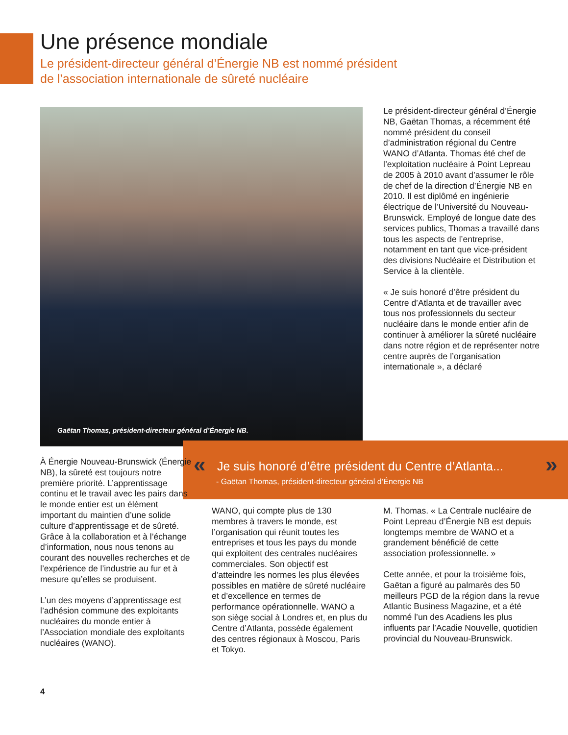Une présence mondiale
Le président-directeur général d’Énergie NB est nommé président
de l’association internationale de sûreté nucléaire
Gaëtan Thomas, président-directeur général d’Énergie NB.
Le président-directeur général d’Énergie NB, Gaëtan Thomas, a récemment été nommé président du conseil d’administration régional du Centre WANO d’Atlanta. Thomas été chef de l’exploitation nucléaire à Point Lepreau de 2005 à 2010 avant d’assumer le rôle de chef de la direction d’Énergie NB en 2010. Il est diplômé en ingénierie électrique de l’Université du Nouveau-Brunswick. Employé de longue date des services publics, Thomas a travaillé dans tous les aspects de l’entreprise, notamment en tant que vice-président des divisions Nucléaire et Distribution et Service à la clientèle.
« Je suis honoré d’être président du Centre d’Atlanta et de travailler avec tous nos professionnels du secteur nucléaire dans le monde entier afin de continuer à améliorer la sûreté nucléaire dans notre région et de représenter notre centre auprès de l’organisation internationale », a déclaré
«
Je suis honoré d’être président du Centre d’Atlanta...
»
- Gaëtan Thomas, président-directeur général d’Énergie NB
À Énergie Nouveau-Brunswick (Énergie NB), la sûreté est toujours notre première priorité. L’apprentissage continu et le travail avec les pairs dans le monde entier est un élément important du maintien d’une solide culture d’apprentissage et de sûreté. Grâce à la collaboration et à l’échange d’information, nous nous tenons au courant des nouvelles recherches et de l’expérience de l’industrie au fur et à mesure qu’elles se produisent.
L’un des moyens d’apprentissage est l’adhésion commune des exploitants nucléaires du monde entier à l’Association mondiale des exploitants nucléaires (WANO).
WANO, qui compte plus de 130 membres à travers le monde, est l’organisation qui réunit toutes les entreprises et tous les pays du monde qui exploitent des centrales nucléaires commerciales. Son objectif est d’atteindre les normes les plus élevées possibles en matière de sûreté nucléaire et d’excellence en termes de performance opérationnelle. WANO a son siège social à Londres et, en plus du Centre d’Atlanta, possède également des centres régionaux à Moscou, Paris et Tokyo.
M. Thomas. « La Centrale nucléaire de Point Lepreau d’Énergie NB est depuis longtemps membre de WANO et a grandement bénéficié de cette association professionnelle. »
Cette année, et pour la troisième fois, Gaëtan a figuré au palmarès des 50 meilleurs PGD de la région dans la revue Atlantic Business Magazine, et a été nommé l’un des Acadiens les plus influents par l’Acadie Nouvelle, quotidien provincial du Nouveau-Brunswick.
4